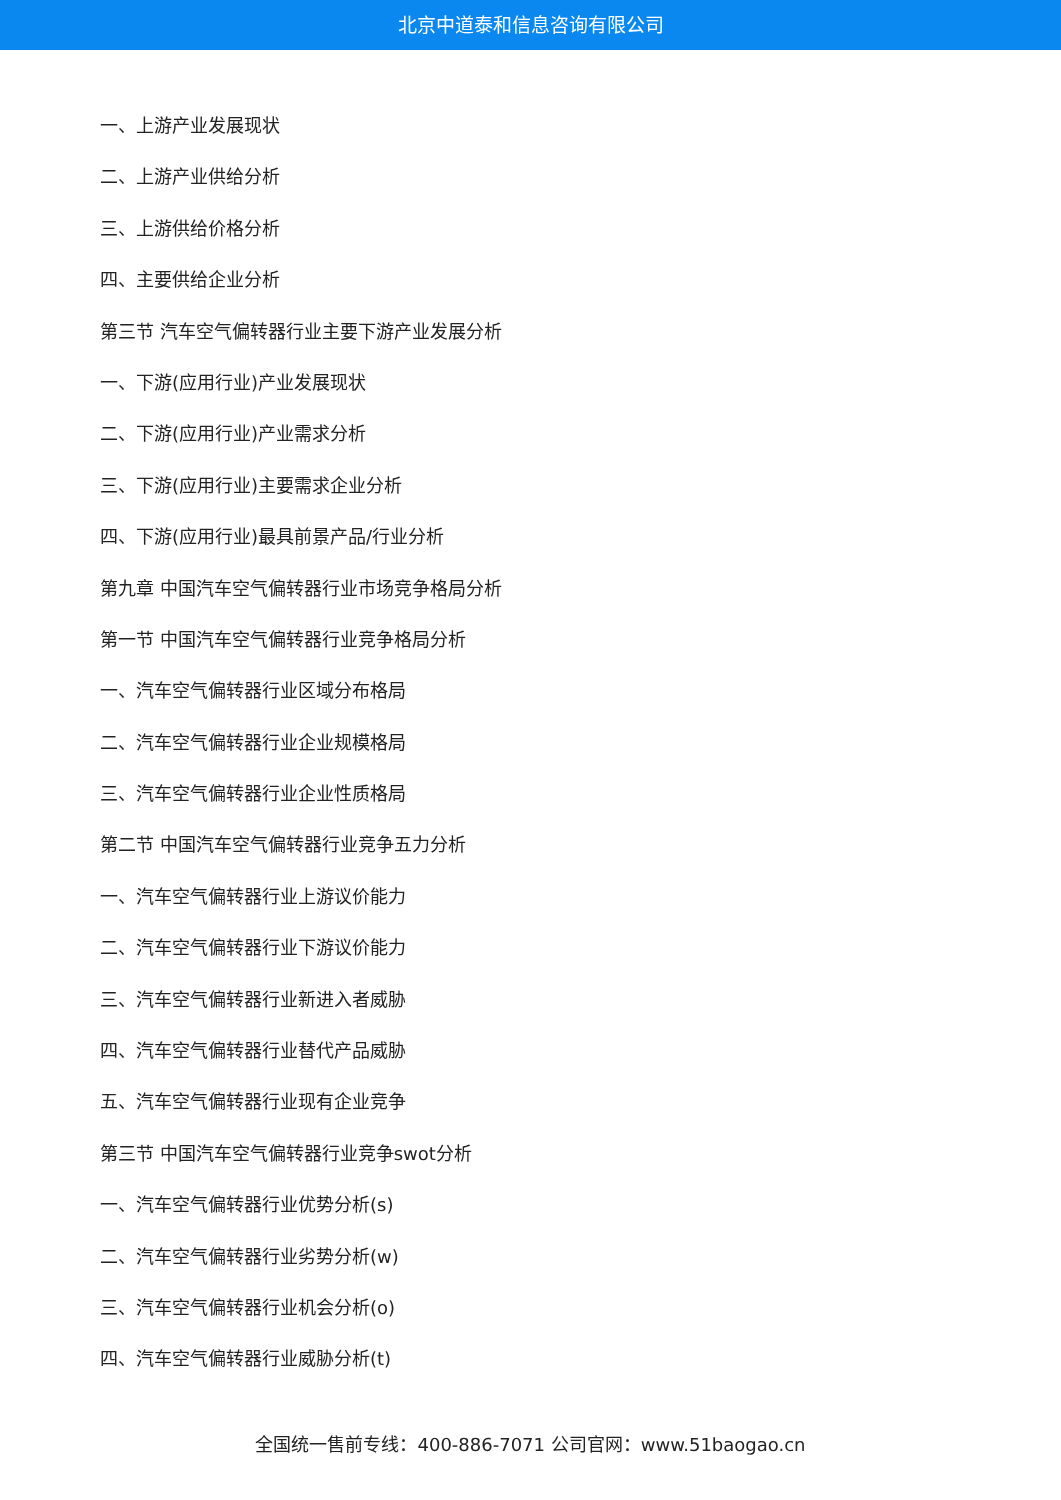北京中道泰和信息咨询有限公司
一、上游产业发展现状
二、上游产业供给分析
三、上游供给价格分析
四、主要供给企业分析
第三节 汽车空气偏转器行业主要下游产业发展分析
一、下游(应用行业)产业发展现状
二、下游(应用行业)产业需求分析
三、下游(应用行业)主要需求企业分析
四、下游(应用行业)最具前景产品/行业分析
第九章 中国汽车空气偏转器行业市场竞争格局分析
第一节 中国汽车空气偏转器行业竞争格局分析
一、汽车空气偏转器行业区域分布格局
二、汽车空气偏转器行业企业规模格局
三、汽车空气偏转器行业企业性质格局
第二节 中国汽车空气偏转器行业竞争五力分析
一、汽车空气偏转器行业上游议价能力
二、汽车空气偏转器行业下游议价能力
三、汽车空气偏转器行业新进入者威胁
四、汽车空气偏转器行业替代产品威胁
五、汽车空气偏转器行业现有企业竞争
第三节 中国汽车空气偏转器行业竞争swot分析
一、汽车空气偏转器行业优势分析(s)
二、汽车空气偏转器行业劣势分析(w)
三、汽车空气偏转器行业机会分析(o)
四、汽车空气偏转器行业威胁分析(t)
全国统一售前专线：400-886-7071 公司官网：www.51baogao.cn